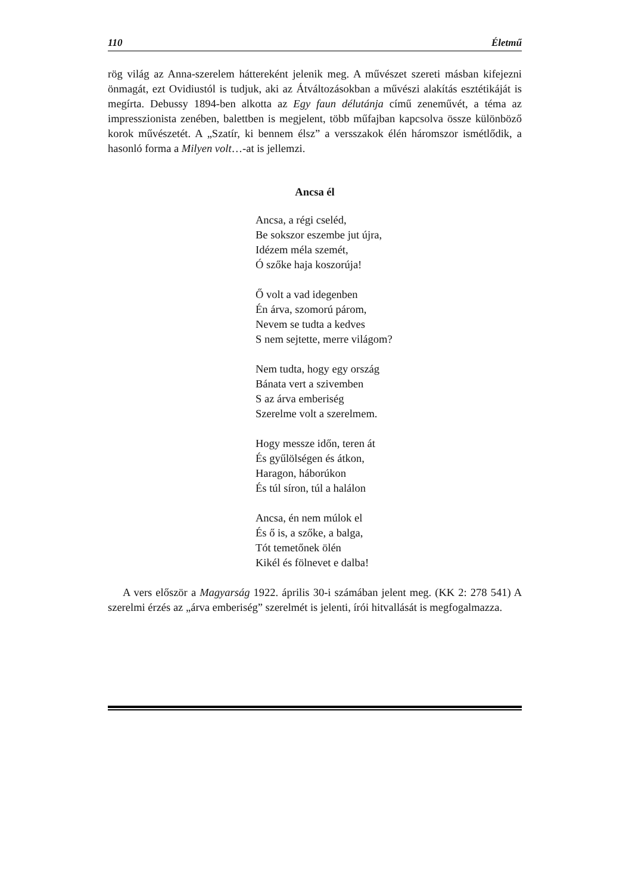110 Életmű
rög világ az Anna-szerelem háttereként jelenik meg. A művészet szereti másban kifejezni önmagát, ezt Ovidiustól is tudjuk, aki az Átváltozásokban a művészi alakítás esztétikáját is megírta. Debussy 1894-ben alkotta az Egy faun délutánja című zeneművét, a téma az impresszionista zenében, balettben is megjelent, több műfajban kapcsolva össze különböző korok művészetét. A „Szatír, ki bennem élsz” a versszakok élén háromszor ismétlődik, a hasonló forma a Milyen volt…-at is jellemzi.
Ancsa él
Ancsa, a régi cseléd,
Be sokszor eszembe jut újra,
Idézem méla szemét,
Ó szőke haja koszorúja!
Ő volt a vad idegenben
Én árva, szomorú párom,
Nevem se tudta a kedves
S nem sejtette, merre világom?
Nem tudta, hogy egy ország
Bánata vert a szivemben
S az árva emberiség
Szerelme volt a szerelmem.
Hogy messze időn, teren át
És gyűlölségen és átkon,
Haragon, háborúkon
És túl síron, túl a halálon
Ancsa, én nem múlok el
És ő is, a szőke, a balga,
Tót temetőnek ölén
Kikél és fölnevet e dalba!
A vers először a Magyarság 1922. április 30-i számában jelent meg. (KK 2: 278 541) A szerelmi érzés az „árva emberiség” szerelmét is jelenti, írói hitvallását is megfogalmazza.